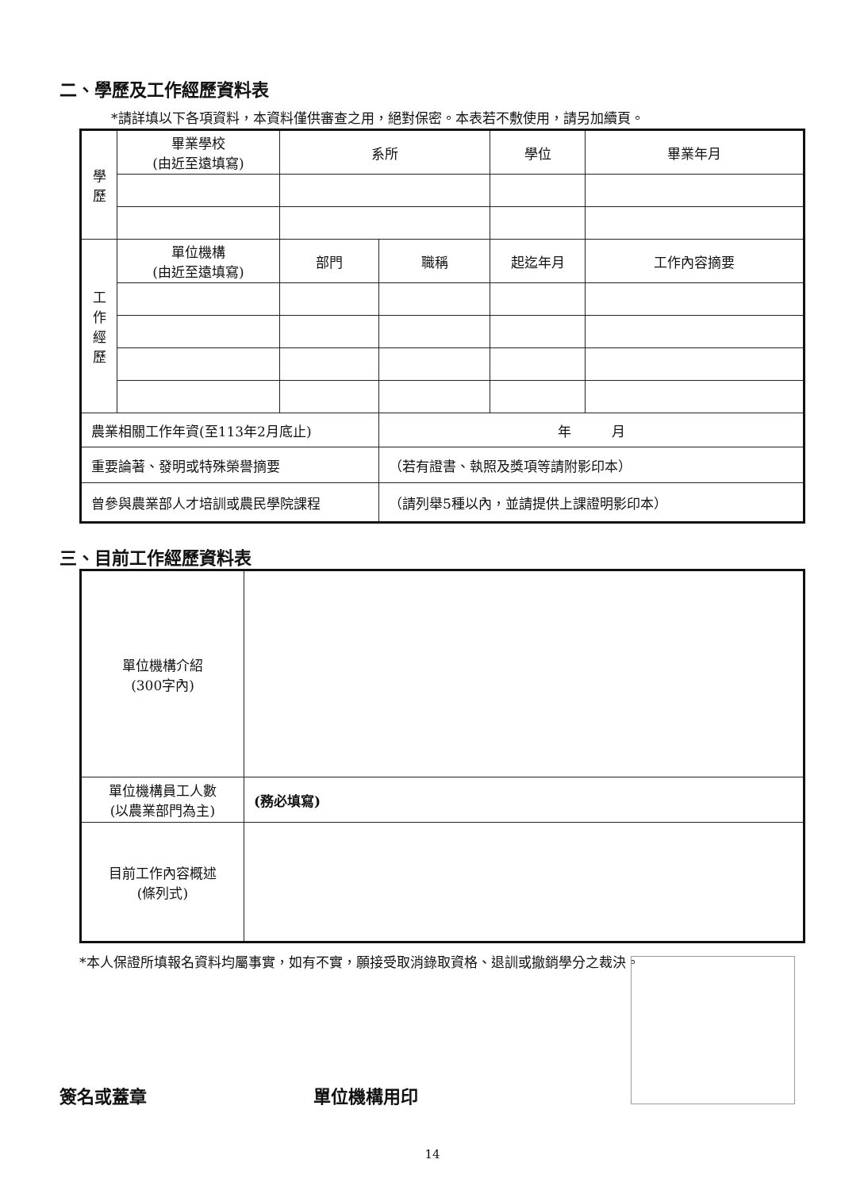二、學歷及工作經歷資料表
*請詳填以下各項資料，本資料僅供審查之用，絕對保密。本表若不敷使用，請另加續頁。
| 學 歷 | 畢業學校 (由近至遠填寫) | 系所 | | 學位 | 畢業年月 |
| 工 作 經 歷 | 單位機構 (由近至遠填寫) | 部門 | 職稱 | 起迄年月 | 工作內容摘要 |
| 農業相關工作年資(至113年2月底止) | | | 年 月 | | |
| 重要論著、發明或特殊榮譽摘要 | | | （若有證書、執照及獎項等請附影印本） | | |
| 曾參與農業部人才培訓或農民學院課程 | | | （請列舉5種以內，並請提供上課證明影印本） | | |
三、目前工作經歷資料表
| 單位機構介紹 (300字內) | |
| 單位機構員工人數 (以農業部門為主) | (務必填寫) |
| 目前工作內容概述 (條列式) | |
*本人保證所填報名資料均屬事實，如有不實，願接受取消錄取資格、退訓或撤銷學分之裁決。
簽名或蓋章 單位機構用印
14